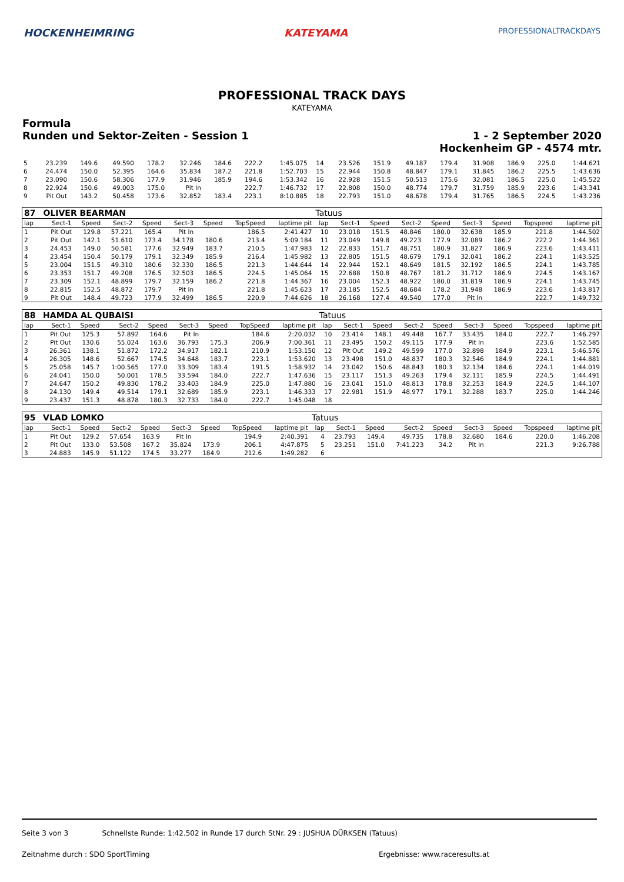HOCKENHEIMRING KATEYAMA PROFESSIONALTRACKDAYS
PROFESSIONAL TRACK DAYS
KATEYAMA
Formula
Runden und Sektor-Zeiten - Session 1
1 - 2 September 2020
Hockenheim GP - 4574 mtr.
| 5 | 23.239 | 149.6 | 49.590 | 178.2 | 32.246 | 184.6 | 222.2 | 1:45.075 | 14 | 23.526 | 151.9 | 49.187 | 179.4 | 31.908 | 186.9 | 225.0 | 1:44.621 |
| 6 | 24.474 | 150.0 | 52.395 | 164.6 | 35.834 | 187.2 | 221.8 | 1:52.703 | 15 | 22.944 | 150.8 | 48.847 | 179.1 | 31.845 | 186.2 | 225.5 | 1:43.636 |
| 7 | 23.090 | 150.6 | 58.306 | 177.9 | 31.946 | 185.9 | 194.6 | 1:53.342 | 16 | 22.928 | 151.5 | 50.513 | 175.6 | 32.081 | 186.5 | 225.0 | 1:45.522 |
| 8 | 22.924 | 150.6 | 49.003 | 175.0 | Pit In | | 222.7 | 1:46.732 | 17 | 22.808 | 150.0 | 48.774 | 179.7 | 31.759 | 185.9 | 223.6 | 1:43.341 |
| 9 | Pit Out | 143.2 | 50.458 | 173.6 | 32.852 | 183.4 | 223.1 | 8:10.885 | 18 | 22.793 | 151.0 | 48.678 | 179.4 | 31.765 | 186.5 | 224.5 | 1:43.236 |
| 87 | OLIVER BEARMAN | | | | | | | | Tatuus | | | | | | | | |
| --- | --- | --- | --- | --- | --- | --- | --- | --- | --- | --- | --- | --- | --- | --- | --- | --- | --- |
| lap | Sect-1 | Speed | Sect-2 | Speed | Sect-3 | Speed | TopSpeed | laptime pit | lap | Sect-1 | Speed | Sect-2 | Speed | Sect-3 | Speed | Topspeed | laptime pit |
| 1 | Pit Out | 129.8 | 57.221 | 165.4 | Pit In | | 186.5 | 2:41.427 | 10 | 23.018 | 151.5 | 48.846 | 180.0 | 32.638 | 185.9 | 221.8 | 1:44.502 |
| 2 | Pit Out | 142.1 | 51.610 | 173.4 | 34.178 | 180.6 | 213.4 | 5:09.184 | 11 | 23.049 | 149.8 | 49.223 | 177.9 | 32.089 | 186.2 | 222.2 | 1:44.361 |
| 3 | 24.453 | 149.0 | 50.581 | 177.6 | 32.949 | 183.7 | 210.5 | 1:47.983 | 12 | 22.833 | 151.7 | 48.751 | 180.9 | 31.827 | 186.9 | 223.6 | 1:43.411 |
| 4 | 23.454 | 150.4 | 50.179 | 179.1 | 32.349 | 185.9 | 216.4 | 1:45.982 | 13 | 22.805 | 151.5 | 48.679 | 179.1 | 32.041 | 186.2 | 224.1 | 1:43.525 |
| 5 | 23.004 | 151.5 | 49.310 | 180.6 | 32.330 | 186.5 | 221.3 | 1:44.644 | 14 | 22.944 | 152.1 | 48.649 | 181.5 | 32.192 | 186.5 | 224.1 | 1:43.785 |
| 6 | 23.353 | 151.7 | 49.208 | 176.5 | 32.503 | 186.5 | 224.5 | 1:45.064 | 15 | 22.688 | 150.8 | 48.767 | 181.2 | 31.712 | 186.9 | 224.5 | 1:43.167 |
| 7 | 23.309 | 152.1 | 48.899 | 179.7 | 32.159 | 186.2 | 221.8 | 1:44.367 | 16 | 23.004 | 152.3 | 48.922 | 180.0 | 31.819 | 186.9 | 224.1 | 1:43.745 |
| 8 | 22.815 | 152.5 | 48.872 | 179.7 | Pit In | | 221.8 | 1:45.623 | 17 | 23.185 | 152.5 | 48.684 | 178.2 | 31.948 | 186.9 | 223.6 | 1:43.817 |
| 9 | Pit Out | 148.4 | 49.723 | 177.9 | 32.499 | 186.5 | 220.9 | 7:44.626 | 18 | 26.168 | 127.4 | 49.540 | 177.0 | Pit In | | 222.7 | 1:49.732 |
| 88 | HAMDA AL QUBAISI | | | | | | | | Tatuus | | | | | | | | |
| --- | --- | --- | --- | --- | --- | --- | --- | --- | --- | --- | --- | --- | --- | --- | --- | --- | --- |
| lap | Sect-1 | Speed | Sect-2 | Speed | Sect-3 | Speed | TopSpeed | laptime pit | lap | Sect-1 | Speed | Sect-2 | Speed | Sect-3 | Speed | Topspeed | laptime pit |
| 1 | Pit Out | 125.3 | 57.892 | 164.6 | Pit In | | 184.6 | 2:20.032 | 10 | 23.414 | 148.1 | 49.448 | 167.7 | 33.435 | 184.0 | 222.7 | 1:46.297 |
| 2 | Pit Out | 130.6 | 55.024 | 163.6 | 36.793 | 175.3 | 206.9 | 7:00.361 | 11 | 23.495 | 150.2 | 49.115 | 177.9 | Pit In | | 223.6 | 1:52.585 |
| 3 | 26.361 | 138.1 | 51.872 | 172.2 | 34.917 | 182.1 | 210.9 | 1:53.150 | 12 | Pit Out | 149.2 | 49.599 | 177.0 | 32.898 | 184.9 | 223.1 | 5:46.576 |
| 4 | 26.305 | 148.6 | 52.667 | 174.5 | 34.648 | 183.7 | 223.1 | 1:53.620 | 13 | 23.498 | 151.0 | 48.837 | 180.3 | 32.546 | 184.9 | 224.1 | 1:44.881 |
| 5 | 25.058 | 145.7 | 1:00.565 | 177.0 | 33.309 | 183.4 | 191.5 | 1:58.932 | 14 | 23.042 | 150.6 | 48.843 | 180.3 | 32.134 | 184.6 | 224.1 | 1:44.019 |
| 6 | 24.041 | 150.0 | 50.001 | 178.5 | 33.594 | 184.0 | 222.7 | 1:47.636 | 15 | 23.117 | 151.3 | 49.263 | 179.4 | 32.111 | 185.9 | 224.5 | 1:44.491 |
| 7 | 24.647 | 150.2 | 49.830 | 178.2 | 33.403 | 184.9 | 225.0 | 1:47.880 | 16 | 23.041 | 151.0 | 48.813 | 178.8 | 32.253 | 184.9 | 224.5 | 1:44.107 |
| 8 | 24.130 | 149.4 | 49.514 | 179.1 | 32.689 | 185.9 | 223.1 | 1:46.333 | 17 | 22.981 | 151.9 | 48.977 | 179.1 | 32.288 | 183.7 | 225.0 | 1:44.246 |
| 9 | 23.437 | 151.3 | 48.878 | 180.3 | 32.733 | 184.0 | 222.7 | 1:45.048 | 18 | | | | | | | | |
| 95 | VLAD LOMKO | | | | | | | | Tatuus | | | | | | | | |
| --- | --- | --- | --- | --- | --- | --- | --- | --- | --- | --- | --- | --- | --- | --- | --- | --- | --- |
| lap | Sect-1 | Speed | Sect-2 | Speed | Sect-3 | Speed | TopSpeed | laptime pit | lap | Sect-1 | Speed | Sect-2 | Speed | Sect-3 | Speed | Topspeed | laptime pit |
| 1 | Pit Out | 129.2 | 57.654 | 163.9 | Pit In | | 194.9 | 2:40.391 | 4 | 23.793 | 149.4 | 49.735 | 178.8 | 32.680 | 184.6 | 220.0 | 1:46.208 |
| 2 | Pit Out | 133.0 | 53.508 | 167.2 | 35.824 | 173.9 | 206.1 | 4:47.875 | 5 | 23.251 | 151.0 | 7:41.223 | 34.2 | Pit In | | 221.3 | 9:26.788 |
| 3 | 24.883 | 145.9 | 51.122 | 174.5 | 33.277 | 184.9 | 212.6 | 1:49.282 | 6 | | | | | | | | |
Seite 3 von 3 Schnellste Runde: 1:42.502 in Runde 17 durch StNr. 29 : JUSHUA DÜRKSEN (Tatuus)
Zeitnahme durch : SDO SportTiming Ergebnisse: www.raceresults.at